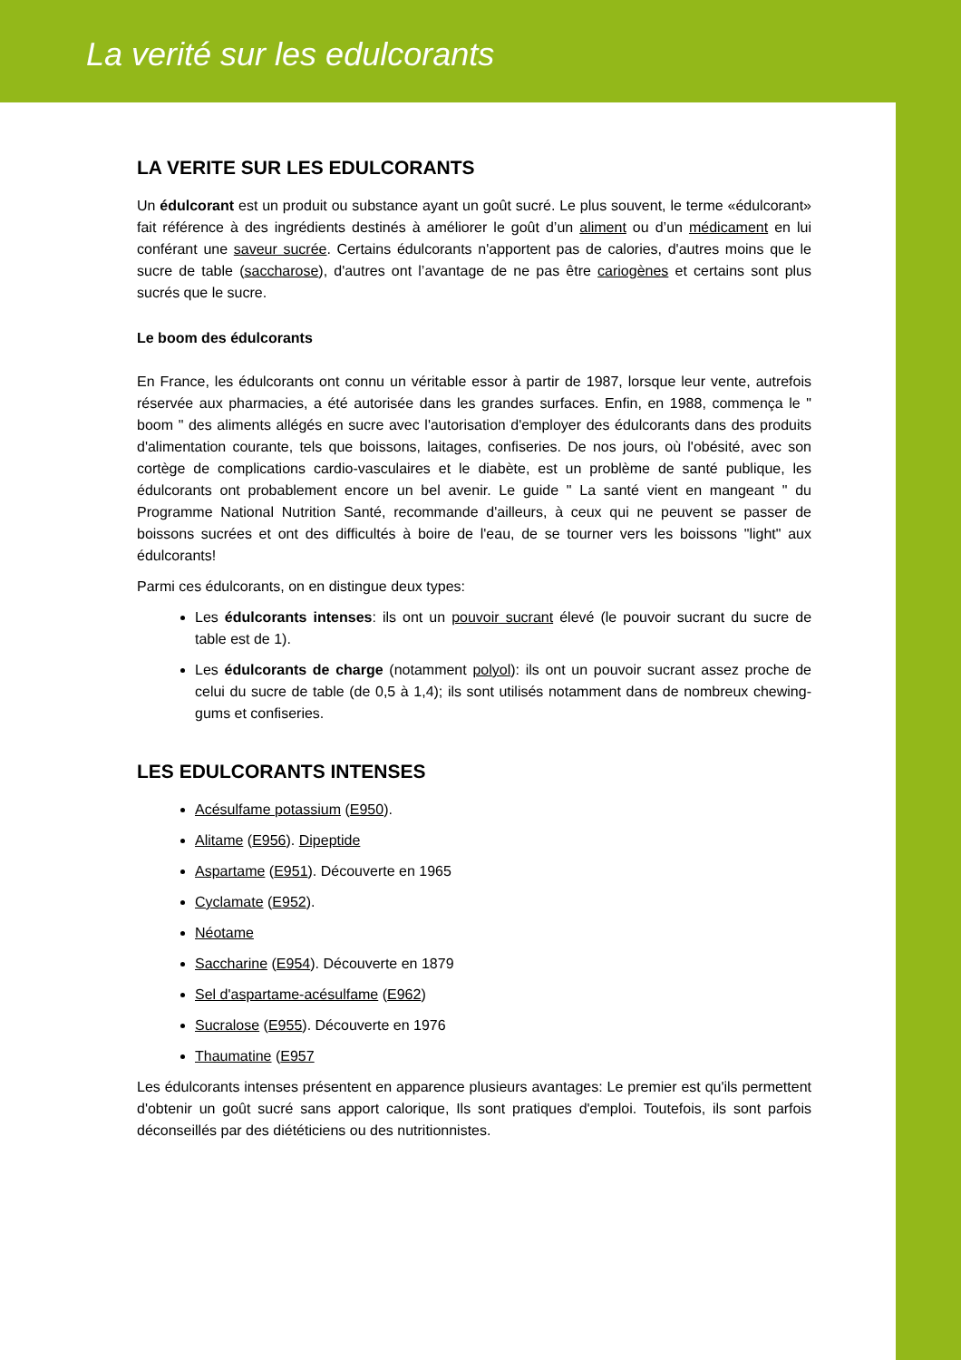La verité sur les edulcorants
LA VERITE SUR LES EDULCORANTS
Un édulcorant est un produit ou substance ayant un goût sucré. Le plus souvent, le terme «édulcorant» fait référence à des ingrédients destinés à améliorer le goût d’un aliment ou d’un médicament en lui conférant une saveur sucrée. Certains édulcorants n'apportent pas de calories, d'autres moins que le sucre de table (saccharose), d'autres ont l’avantage de ne pas être cariogènes et certains sont plus sucrés que le sucre.
Le boom des édulcorants
En France, les édulcorants ont connu un véritable essor à partir de 1987, lorsque leur vente, autrefois réservée aux pharmacies, a été autorisée dans les grandes surfaces. Enfin, en 1988, commença le " boom " des aliments allégés en sucre avec l'autorisation d'employer des édulcorants dans des produits d'alimentation courante, tels que boissons, laitages, confiseries. De nos jours, où l'obésité, avec son cortège de complications cardio-vasculaires et le diabète, est un problème de santé publique, les édulcorants ont probablement encore un bel avenir. Le guide " La santé vient en mangeant " du Programme National Nutrition Santé, recommande d'ailleurs, à ceux qui ne peuvent se passer de boissons sucrées et ont des difficultés à boire de l'eau, de se tourner vers les boissons "light" aux édulcorants!
Parmi ces édulcorants, on en distingue deux types:
Les édulcorants intenses: ils ont un pouvoir sucrant élevé (le pouvoir sucrant du sucre de table est de 1).
Les édulcorants de charge (notamment polyol): ils ont un pouvoir sucrant assez proche de celui du sucre de table (de 0,5 à 1,4); ils sont utilisés notamment dans de nombreux chewing-gums et confiseries.
LES EDULCORANTS INTENSES
Acésulfame potassium (E950).
Alitame (E956). Dipeptide
Aspartame (E951). Découverte en 1965
Cyclamate (E952).
Néotame
Saccharine (E954). Découverte en 1879
Sel d'aspartame-acésulfame (E962)
Sucralose (E955). Découverte en 1976
Thaumatine (E957
Les édulcorants intenses présentent en apparence plusieurs avantages: Le premier est qu'ils permettent d'obtenir un goût sucré sans apport calorique, Ils sont pratiques d'emploi. Toutefois, ils sont parfois déconseillés par des diététiciens ou des nutritionnistes.